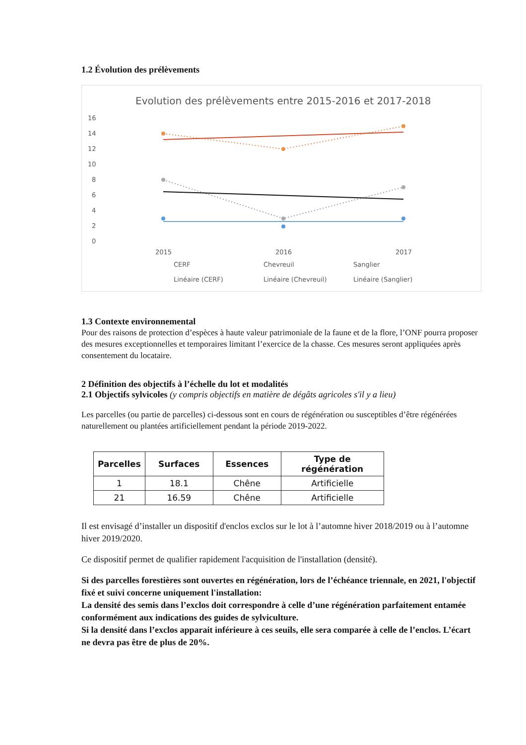1.2 Évolution des prélèvements
Evolution des prélèvements entre 2015-2016 et 2017-2018
16
14
12
10
8
6
4
2
0
2015
2016
2017
CERF
Chevreuil
Sanglier
Linéaire (CERF)
Linéaire (Chevreuil)
Linéaire (Sanglier)
1.3 Contexte environnemental
Pour des raisons de protection d’espèces à haute valeur patrimoniale de la faune et de la flore, l’ONF pourra proposer des mesures exceptionnelles et temporaires limitant l’exercice de la chasse. Ces mesures seront appliquées après consentement du locataire.
2 Définition des objectifs à l’échelle du lot et modalités
2.1 Objectifs sylvicoles (y compris objectifs en matière de dégâts agricoles s'il y a lieu)
Les parcelles (ou partie de parcelles) ci-dessous sont en cours de régénération ou susceptibles d’être régénérées naturellement ou plantées artificiellement pendant la période 2019-2022.
| Parcelles | Surfaces | Essences | Type de régénération |
| --- | --- | --- | --- |
| 1 | 18.1 | Chêne | Artificielle |
| 21 | 16.59 | Chêne | Artificielle |
Il est envisagé d’installer un dispositif d'enclos exclos sur le lot à l’automne hiver 2018/2019 ou à l’automne hiver 2019/2020.
Ce dispositif permet de qualifier rapidement l'acquisition de l'installation (densité).
Si des parcelles forestières sont ouvertes en régénération, lors de l’échéance triennale, en 2021, l'objectif fixé et suivi concerne uniquement l'installation:
La densité des semis dans l’exclos doit correspondre à celle d’une régénération parfaitement entamée conformément aux indications des guides de sylviculture.
Si la densité dans l’exclos apparait inférieure à ces seuils, elle sera comparée à celle de l’enclos. L’écart ne devra pas être de plus de 20%.